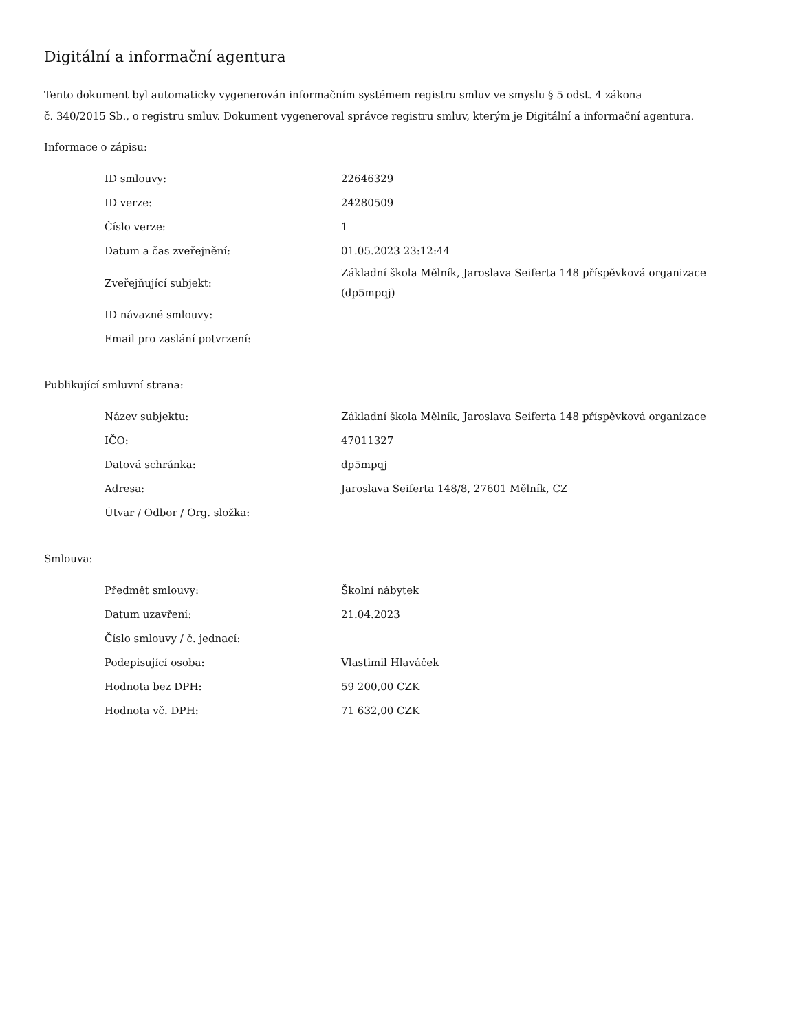Digitální a informační agentura
Tento dokument byl automaticky vygenerován informačním systémem registru smluv ve smyslu § 5 odst. 4 zákona
č. 340/2015 Sb., o registru smluv. Dokument vygeneroval správce registru smluv, kterým je Digitální a informační agentura.
Informace o zápisu:
| ID smlouvy: | 22646329 |
| ID verze: | 24280509 |
| Číslo verze: | 1 |
| Datum a čas zveřejnění: | 01.05.2023 23:12:44 |
| Zveřejňující subjekt: | Základní škola Mělník, Jaroslava Seiferta 148 příspěvková organizace (dp5mpqj) |
| ID návazné smlouvy: | |
| Email pro zaslání potvrzení: | |
Publikující smluvní strana:
| Název subjektu: | Základní škola Mělník, Jaroslava Seiferta 148 příspěvková organizace |
| IČO: | 47011327 |
| Datová schránka: | dp5mpqj |
| Adresa: | Jaroslava Seiferta 148/8, 27601 Mělník, CZ |
| Útvar / Odbor / Org. složka: | |
Smlouva:
| Předmět smlouvy: | Školní nábytek |
| Datum uzavření: | 21.04.2023 |
| Číslo smlouvy / č. jednací: | |
| Podepisující osoba: | Vlastimil Hlaváček |
| Hodnota bez DPH: | 59 200,00 CZK |
| Hodnota vč. DPH: | 71 632,00 CZK |